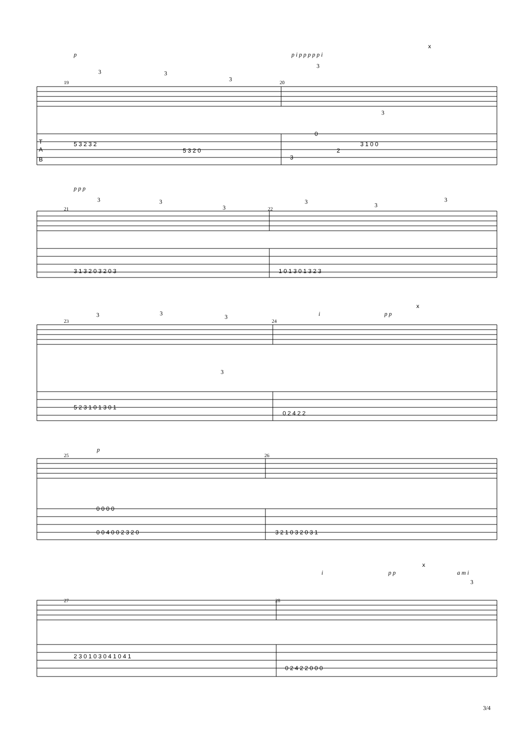19
20
21
22
23
24
25
26
27
28
p
p i p p p p p i
p p p
i
p p
p
i
p p
a m i
T
A
B
5 3 2 3 2
5 3 2 0
0
3
2
3 1 0 0
3 1 3 2 0 3 2 0 3
1 0 1 3 0 1 3 2 3
5 2 3 1 0 1 3 0 1
0 2 4 2 2
0 0 0 0
0 0 4 0 0 2 3 2 0
3 2 1 0 3 2 0 3 1
2 3 0 1 0 3 0 4 1 0 4 1
0 2 4 2 2 0 0 0
x
x
x
3
3
3
3
3
3
3
3
3
3
3
3
3
3
3
3
3/4